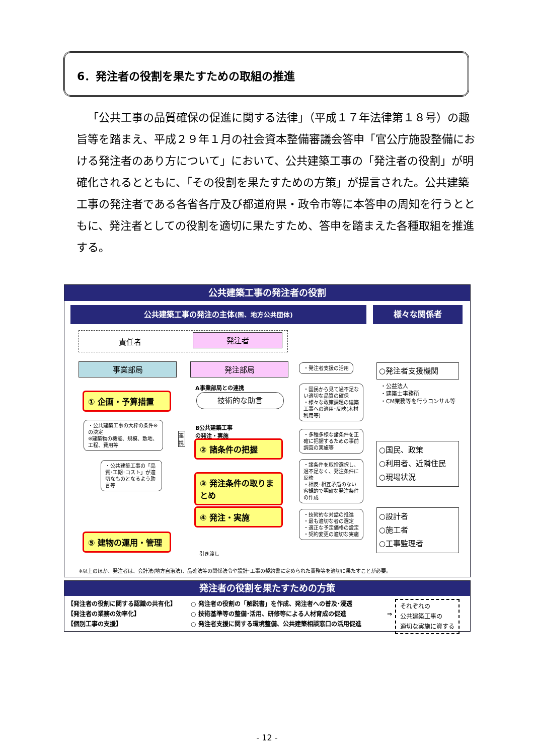6．発注者の役割を果たすための取組の推進
「公共工事の品質確保の促進に関する法律」（平成１７年法律第１８号）の趣旨等を踏まえ、平成２９年１月の社会資本整備審議会答申「官公庁施設整備における発注者のあり方について」において、公共建築工事の「発注者の役割」が明確化されるとともに、「その役割を果たすための方策」が提言された。公共建築工事の発注者である各省各庁及び都道府県・政令市等に本答申の周知を行うとともに、発注者としての役割を適切に果たすため、答申を踏まえた各種取組を推進する。
公共建築工事の発注者の役割
公共建築工事の発注の主体(国、地方公共団体) 様々な関係者
責任者 発注者
事業部局 発注部局
A事業部局との連携
技術的な助言
B公共建築工事
の発注・実施
① 企画・予算措置
② 諸条件の把握
③ 発注条件の取りまとめ
④ 発注・実施
⑤ 建物の運用・管理
引き渡し
連携
・公共建築工事の大枠の条件※の決定
※建築物の機能、規模、敷地、工程、費用等
・公共建築工事の「品質･工期･コスト」が適切なものとなるよう助言等
・発注者支援の活用
・国民から見て過不足ない適切な品質の確保
・様々な政策課題の建築工事への適用･反映(木材利用等)
・多種多様な諸条件を正確に把握するための事前調査の実施等
・諸条件を取捨選択し、過不足なく、発注条件に反映
・相反･相互矛盾のない客観的で明確な発注条件の作成
・技術的な対話の推進
・最も適切な者の選定
・適正な予定価格の設定
・契約変更の適切な実施
○発注者支援機関
・公益法人
・建築士事務所
・CM業務等を行うコンサル等
○国民、政策
○利用者、近隣住民
○現場状況
○設計者
○施工者
○工事監理者
※以上のほか、発注者は、会計法(地方自治法)、品確法等の関係法令や設計･工事の契約書に定められた責務等を適切に果たすことが必要。
発注者の役割を果たすための方策
【発注者の役割に関する認識の共有化】
【発注者の業務の効率化】
【個別工事の支援】
○ 発注者の役割の「解説書」を作成、発注者への普及･浸透
○ 技術基準等の整備･活用、研修等による人材育成の促進
○ 発注者支援に関する環境整備、公共建築相談窓口の活用促進
⇒
それぞれの
公共建築工事の
適切な実施に資する
- 12 -